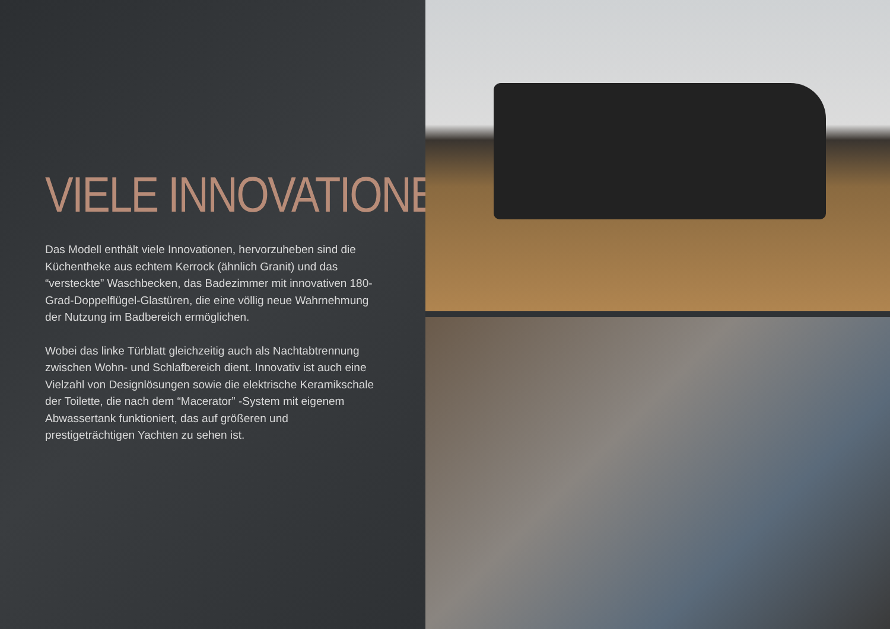VIELE INNOVATIONEN
Das Modell enthält viele Innovationen, hervorzuheben sind die Küchentheke aus echtem Kerrock (ähnlich Granit) und das “versteckte” Waschbecken, das Badezimmer mit innovativen 180-Grad-Doppelflügel-Glastüren, die eine völlig neue Wahrnehmung der Nutzung im Badbereich ermöglichen.
Wobei das linke Türblatt gleichzeitig auch als Nachtabtrennung zwischen Wohn- und Schlafbereich dient. Innovativ ist auch eine Vielzahl von Designlösungen sowie die elektrische Keramikschale der Toilette, die nach dem “Macerator” -System mit eigenem Abwassertank funktioniert, das auf größeren und prestigeträchtigen Yachten zu sehen ist.